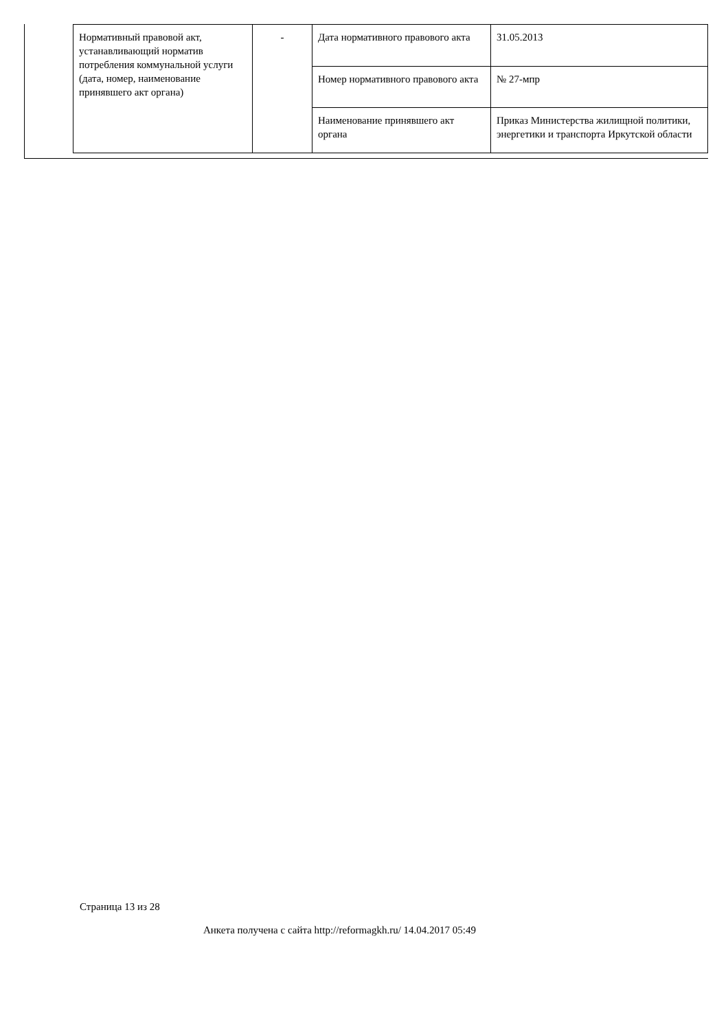| Нормативный правовой акт, устанавливающий норматив потребления коммунальной услуги (дата, номер, наименование принявшего акт органа) | - | Дата нормативного правового акта | 31.05.2013 |
| | | Номер нормативного правового акта | № 27-мпр |
| | | Наименование принявшего акт органа | Приказ Министерства жилищной политики, энергетики и транспорта Иркутской области |
Страница 13 из 28
Анкета получена с сайта http://reformagkh.ru/ 14.04.2017 05:49